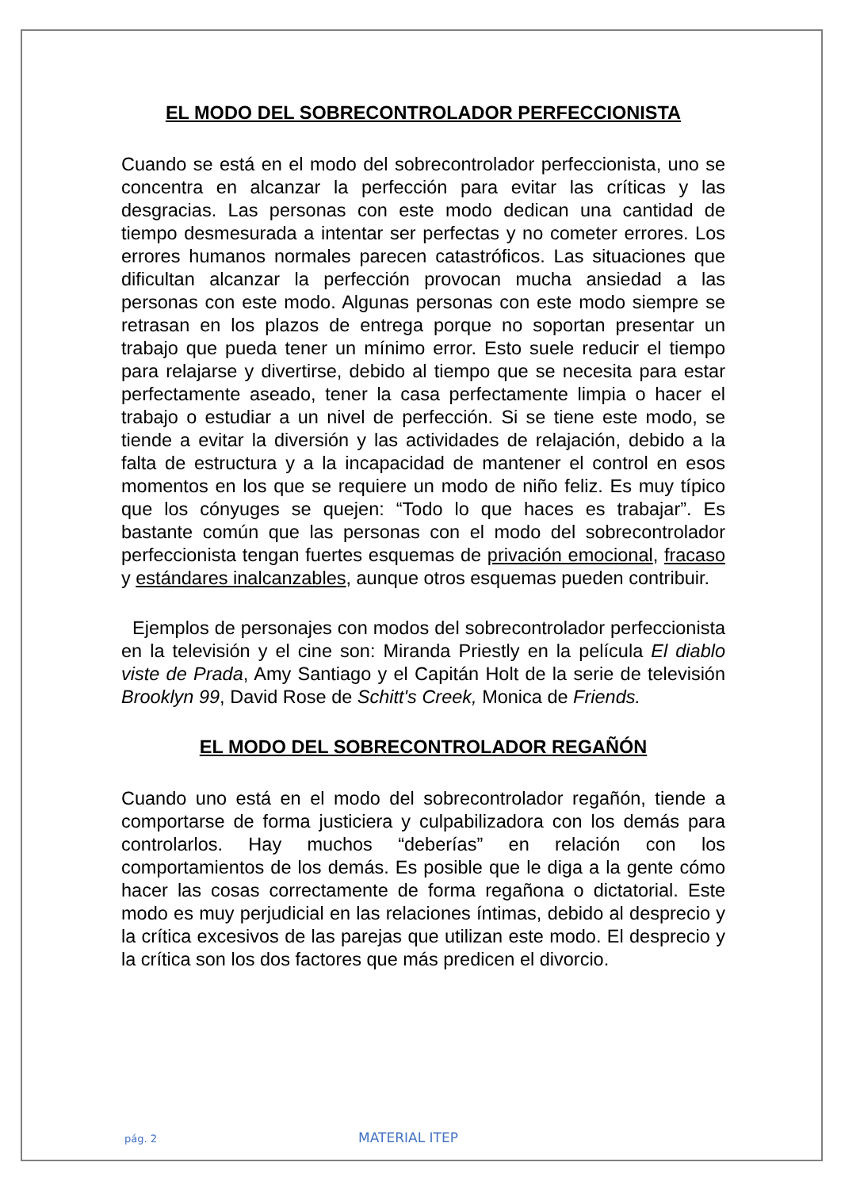EL MODO DEL SOBRECONTROLADOR PERFECCIONISTA
Cuando se está en el modo del sobrecontrolador perfeccionista, uno se concentra en alcanzar la perfección para evitar las críticas y las desgracias. Las personas con este modo dedican una cantidad de tiempo desmesurada a intentar ser perfectas y no cometer errores. Los errores humanos normales parecen catastróficos. Las situaciones que dificultan alcanzar la perfección provocan mucha ansiedad a las personas con este modo. Algunas personas con este modo siempre se retrasan en los plazos de entrega porque no soportan presentar un trabajo que pueda tener un mínimo error. Esto suele reducir el tiempo para relajarse y divertirse, debido al tiempo que se necesita para estar perfectamente aseado, tener la casa perfectamente limpia o hacer el trabajo o estudiar a un nivel de perfección. Si se tiene este modo, se tiende a evitar la diversión y las actividades de relajación, debido a la falta de estructura y a la incapacidad de mantener el control en esos momentos en los que se requiere un modo de niño feliz. Es muy típico que los cónyuges se quejen: “Todo lo que haces es trabajar”. Es bastante común que las personas con el modo del sobrecontrolador perfeccionista tengan fuertes esquemas de privación emocional, fracaso y estándares inalcanzables, aunque otros esquemas pueden contribuir.
Ejemplos de personajes con modos del sobrecontrolador perfeccionista en la televisión y el cine son: Miranda Priestly en la película El diablo viste de Prada, Amy Santiago y el Capitán Holt de la serie de televisión Brooklyn 99, David Rose de Schitt's Creek, Monica de Friends.
EL MODO DEL SOBRECONTROLADOR REGAÑÓN
Cuando uno está en el modo del sobrecontrolador regañón, tiende a comportarse de forma justiciera y culpabilizadora con los demás para controlarlos. Hay muchos “deberías” en relación con los comportamientos de los demás. Es posible que le diga a la gente cómo hacer las cosas correctamente de forma regañona o dictatorial. Este modo es muy perjudicial en las relaciones íntimas, debido al desprecio y la crítica excesivos de las parejas que utilizan este modo. El desprecio y la crítica son los dos factores que más predicen el divorcio.
pág. 2 MATERIAL ITEP